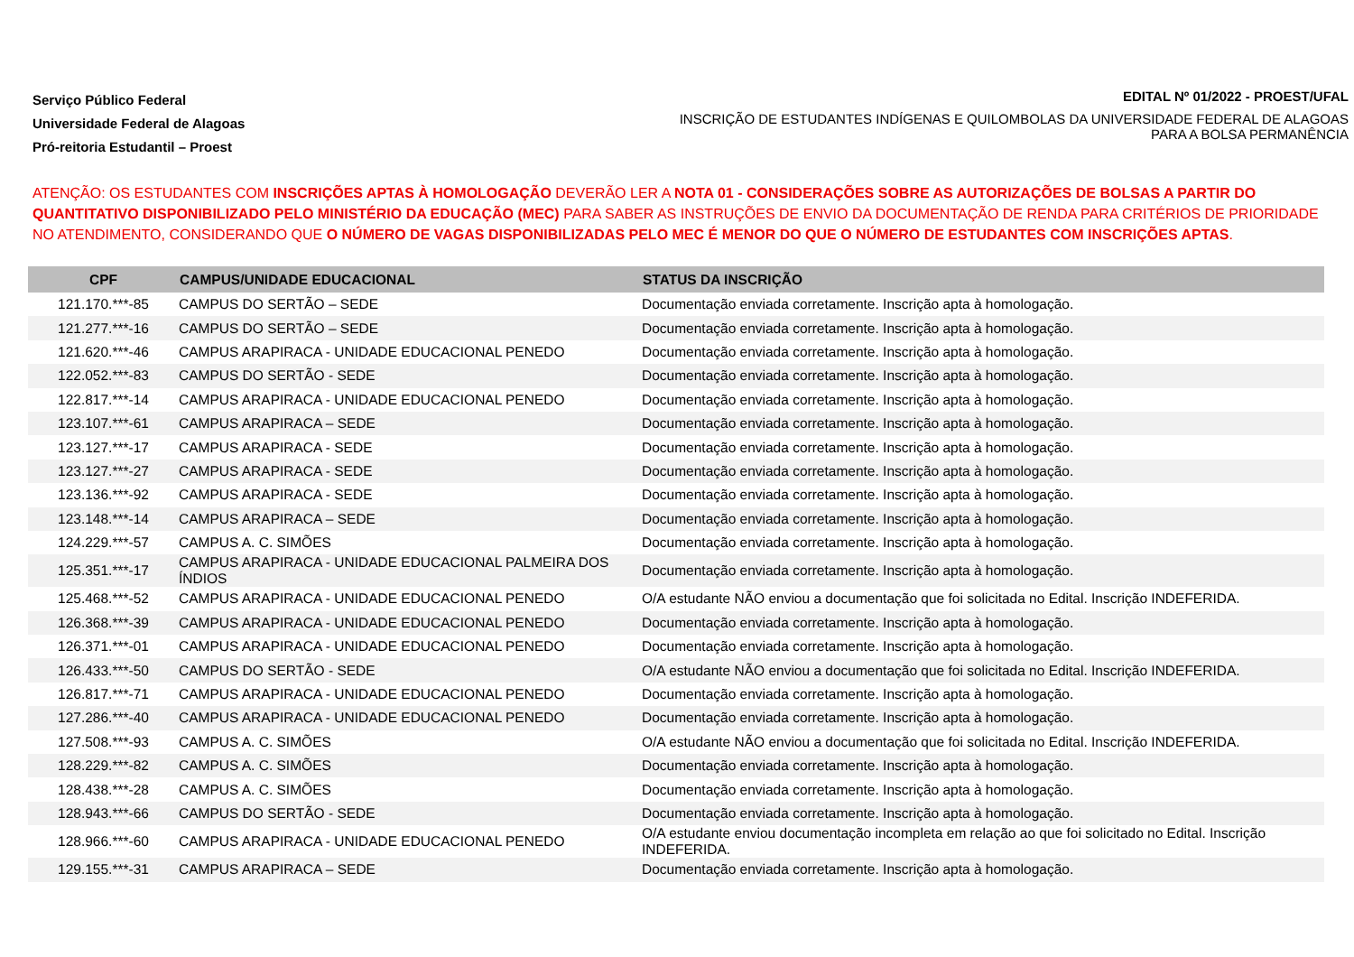Serviço Público Federal
Universidade Federal de Alagoas
Pró-reitoria Estudantil – Proest
EDITAL Nº 01/2022 - PROEST/UFAL
INSCRIÇÃO DE ESTUDANTES INDÍGENAS E QUILOMBOLAS DA UNIVERSIDADE FEDERAL DE ALAGOAS PARA A BOLSA PERMANÊNCIA
ATENÇÃO: OS ESTUDANTES COM INSCRIÇÕES APTAS À HOMOLOGAÇÃO DEVERÃO LER A NOTA 01 - CONSIDERAÇÕES SOBRE AS AUTORIZAÇÕES DE BOLSAS A PARTIR DO QUANTITATIVO DISPONIBILIZADO PELO MINISTÉRIO DA EDUCAÇÃO (MEC) PARA SABER AS INSTRUÇÕES DE ENVIO DA DOCUMENTAÇÃO DE RENDA PARA CRITÉRIOS DE PRIORIDADE NO ATENDIMENTO, CONSIDERANDO QUE O NÚMERO DE VAGAS DISPONIBILIZADAS PELO MEC É MENOR DO QUE O NÚMERO DE ESTUDANTES COM INSCRIÇÕES APTAS.
| CPF | CAMPUS/UNIDADE EDUCACIONAL | STATUS DA INSCRIÇÃO |
| --- | --- | --- |
| 121.170.***-85 | CAMPUS DO SERTÃO – SEDE | Documentação enviada corretamente. Inscrição apta à homologação. |
| 121.277.***-16 | CAMPUS DO SERTÃO – SEDE | Documentação enviada corretamente. Inscrição apta à homologação. |
| 121.620.***-46 | CAMPUS ARAPIRACA - UNIDADE EDUCACIONAL PENEDO | Documentação enviada corretamente. Inscrição apta à homologação. |
| 122.052.***-83 | CAMPUS DO SERTÃO - SEDE | Documentação enviada corretamente. Inscrição apta à homologação. |
| 122.817.***-14 | CAMPUS ARAPIRACA - UNIDADE EDUCACIONAL PENEDO | Documentação enviada corretamente. Inscrição apta à homologação. |
| 123.107.***-61 | CAMPUS ARAPIRACA – SEDE | Documentação enviada corretamente. Inscrição apta à homologação. |
| 123.127.***-17 | CAMPUS ARAPIRACA - SEDE | Documentação enviada corretamente. Inscrição apta à homologação. |
| 123.127.***-27 | CAMPUS ARAPIRACA - SEDE | Documentação enviada corretamente. Inscrição apta à homologação. |
| 123.136.***-92 | CAMPUS ARAPIRACA - SEDE | Documentação enviada corretamente. Inscrição apta à homologação. |
| 123.148.***-14 | CAMPUS ARAPIRACA – SEDE | Documentação enviada corretamente. Inscrição apta à homologação. |
| 124.229.***-57 | CAMPUS A. C. SIMÕES | Documentação enviada corretamente. Inscrição apta à homologação. |
| 125.351.***-17 | CAMPUS ARAPIRACA - UNIDADE EDUCACIONAL PALMEIRA DOS ÍNDIOS | Documentação enviada corretamente. Inscrição apta à homologação. |
| 125.468.***-52 | CAMPUS ARAPIRACA - UNIDADE EDUCACIONAL PENEDO | O/A estudante NÃO enviou a documentação que foi solicitada no Edital. Inscrição INDEFERIDA. |
| 126.368.***-39 | CAMPUS ARAPIRACA - UNIDADE EDUCACIONAL PENEDO | Documentação enviada corretamente. Inscrição apta à homologação. |
| 126.371.***-01 | CAMPUS ARAPIRACA - UNIDADE EDUCACIONAL PENEDO | Documentação enviada corretamente. Inscrição apta à homologação. |
| 126.433.***-50 | CAMPUS DO SERTÃO - SEDE | O/A estudante NÃO enviou a documentação que foi solicitada no Edital. Inscrição INDEFERIDA. |
| 126.817.***-71 | CAMPUS ARAPIRACA - UNIDADE EDUCACIONAL PENEDO | Documentação enviada corretamente. Inscrição apta à homologação. |
| 127.286.***-40 | CAMPUS ARAPIRACA - UNIDADE EDUCACIONAL PENEDO | Documentação enviada corretamente. Inscrição apta à homologação. |
| 127.508.***-93 | CAMPUS A. C. SIMÕES | O/A estudante NÃO enviou a documentação que foi solicitada no Edital. Inscrição INDEFERIDA. |
| 128.229.***-82 | CAMPUS A. C. SIMÕES | Documentação enviada corretamente. Inscrição apta à homologação. |
| 128.438.***-28 | CAMPUS A. C. SIMÕES | Documentação enviada corretamente. Inscrição apta à homologação. |
| 128.943.***-66 | CAMPUS DO SERTÃO - SEDE | Documentação enviada corretamente. Inscrição apta à homologação. |
| 128.966.***-60 | CAMPUS ARAPIRACA - UNIDADE EDUCACIONAL PENEDO | O/A estudante enviou documentação incompleta em relação ao que foi solicitado no Edital. Inscrição INDEFERIDA. |
| 129.155.***-31 | CAMPUS ARAPIRACA – SEDE | Documentação enviada corretamente. Inscrição apta à homologação. |